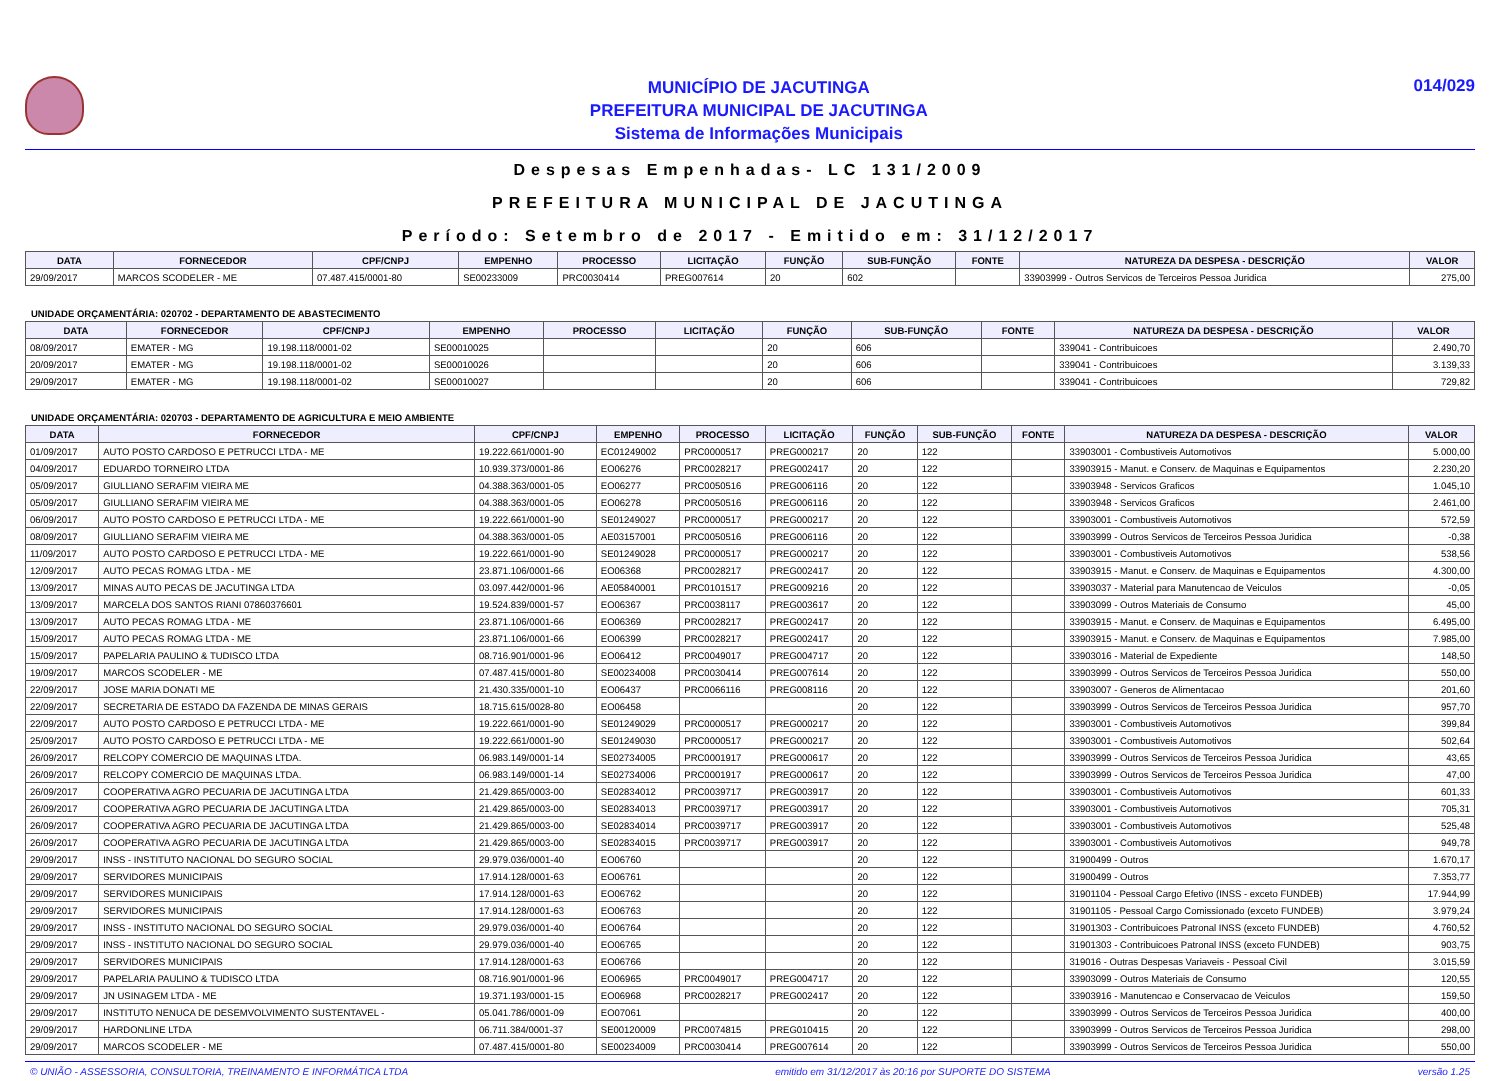MUNICÍPIO DE JACUTINGA
PREFEITURA MUNICIPAL DE JACUTINGA
Sistema de Informações Municipais
014/029
Despesas Empenhadas- LC 131/2009
PREFEITURA MUNICIPAL DE JACUTINGA
Período: Setembro de 2017 - Emitido em: 31/12/2017
| DATA | FORNECEDOR | CPF/CNPJ | EMPENHO | PROCESSO | LICITAÇÃO | FUNÇÃO | SUB-FUNÇÃO | FONTE | NATUREZA DA DESPESA - DESCRIÇÃO | VALOR |
| --- | --- | --- | --- | --- | --- | --- | --- | --- | --- | --- |
| 29/09/2017 | MARCOS SCODELER - ME | 07.487.415/0001-80 | SE00233009 | PRC0030414 | PREG007614 | 20 | 602 | | 33903999 - Outros Servicos de Terceiros Pessoa Juridica | 275,00 |
UNIDADE ORÇAMENTÁRIA: 020702 - DEPARTAMENTO DE ABASTECIMENTO
| DATA | FORNECEDOR | CPF/CNPJ | EMPENHO | PROCESSO | LICITAÇÃO | FUNÇÃO | SUB-FUNÇÃO | FONTE | NATUREZA DA DESPESA - DESCRIÇÃO | VALOR |
| --- | --- | --- | --- | --- | --- | --- | --- | --- | --- | --- |
| 08/09/2017 | EMATER - MG | 19.198.118/0001-02 | SE00010025 | | | 20 | 606 | | 339041 - Contribuicoes | 2.490,70 |
| 20/09/2017 | EMATER - MG | 19.198.118/0001-02 | SE00010026 | | | 20 | 606 | | 339041 - Contribuicoes | 3.139,33 |
| 29/09/2017 | EMATER - MG | 19.198.118/0001-02 | SE00010027 | | | 20 | 606 | | 339041 - Contribuicoes | 729,82 |
UNIDADE ORÇAMENTÁRIA: 020703 - DEPARTAMENTO DE AGRICULTURA E MEIO AMBIENTE
| DATA | FORNECEDOR | CPF/CNPJ | EMPENHO | PROCESSO | LICITAÇÃO | FUNÇÃO | SUB-FUNÇÃO | FONTE | NATUREZA DA DESPESA - DESCRIÇÃO | VALOR |
| --- | --- | --- | --- | --- | --- | --- | --- | --- | --- | --- |
| 01/09/2017 | AUTO POSTO CARDOSO E PETRUCCI LTDA - ME | 19.222.661/0001-90 | EC01249002 | PRC0000517 | PREG000217 | 20 | 122 | | 33903001 - Combustiveis Automotivos | 5.000,00 |
| 04/09/2017 | EDUARDO TORNEIRO LTDA | 10.939.373/0001-86 | EO06276 | PRC0028217 | PREG002417 | 20 | 122 | | 33903915 - Manut. e Conserv. de Maquinas e Equipamentos | 2.230,20 |
| 05/09/2017 | GIULLIANO SERAFIM VIEIRA ME | 04.388.363/0001-05 | EO06277 | PRC0050516 | PREG006116 | 20 | 122 | | 33903948 - Servicos Graficos | 1.045,10 |
| 05/09/2017 | GIULLIANO SERAFIM VIEIRA ME | 04.388.363/0001-05 | EO06278 | PRC0050516 | PREG006116 | 20 | 122 | | 33903948 - Servicos Graficos | 2.461,00 |
| 06/09/2017 | AUTO POSTO CARDOSO E PETRUCCI LTDA - ME | 19.222.661/0001-90 | SE01249027 | PRC0000517 | PREG000217 | 20 | 122 | | 33903001 - Combustiveis Automotivos | 572,59 |
| 08/09/2017 | GIULLIANO SERAFIM VIEIRA ME | 04.388.363/0001-05 | AE03157001 | PRC0050516 | PREG006116 | 20 | 122 | | 33903999 - Outros Servicos de Terceiros Pessoa Juridica | -0,38 |
| 11/09/2017 | AUTO POSTO CARDOSO E PETRUCCI LTDA - ME | 19.222.661/0001-90 | SE01249028 | PRC0000517 | PREG000217 | 20 | 122 | | 33903001 - Combustiveis Automotivos | 538,56 |
| 12/09/2017 | AUTO PECAS ROMAG LTDA - ME | 23.871.106/0001-66 | EO06368 | PRC0028217 | PREG002417 | 20 | 122 | | 33903915 - Manut. e Conserv. de Maquinas e Equipamentos | 4.300,00 |
| 13/09/2017 | MINAS AUTO PECAS DE JACUTINGA LTDA | 03.097.442/0001-96 | AE05840001 | PRC0101517 | PREG009216 | 20 | 122 | | 33903037 - Material para Manutencao de Veiculos | -0,05 |
| 13/09/2017 | MARCELA DOS SANTOS RIANI 07860376601 | 19.524.839/0001-57 | EO06367 | PRC0038117 | PREG003617 | 20 | 122 | | 33903099 - Outros Materiais de Consumo | 45,00 |
| 13/09/2017 | AUTO PECAS ROMAG LTDA - ME | 23.871.106/0001-66 | EO06369 | PRC0028217 | PREG002417 | 20 | 122 | | 33903915 - Manut. e Conserv. de Maquinas e Equipamentos | 6.495,00 |
| 15/09/2017 | AUTO PECAS ROMAG LTDA - ME | 23.871.106/0001-66 | EO06399 | PRC0028217 | PREG002417 | 20 | 122 | | 33903915 - Manut. e Conserv. de Maquinas e Equipamentos | 7.985,00 |
| 15/09/2017 | PAPELARIA PAULINO & TUDISCO LTDA | 08.716.901/0001-96 | EO06412 | PRC0049017 | PREG004717 | 20 | 122 | | 33903016 - Material de Expediente | 148,50 |
| 19/09/2017 | MARCOS SCODELER - ME | 07.487.415/0001-80 | SE00234008 | PRC0030414 | PREG007614 | 20 | 122 | | 33903999 - Outros Servicos de Terceiros Pessoa Juridica | 550,00 |
| 22/09/2017 | JOSE MARIA DONATI ME | 21.430.335/0001-10 | EO06437 | PRC0066116 | PREG008116 | 20 | 122 | | 33903007 - Generos de Alimentacao | 201,60 |
| 22/09/2017 | SECRETARIA DE ESTADO DA FAZENDA DE MINAS GERAIS | 18.715.615/0028-80 | EO06458 | | | 20 | 122 | | 33903999 - Outros Servicos de Terceiros Pessoa Juridica | 957,70 |
| 22/09/2017 | AUTO POSTO CARDOSO E PETRUCCI LTDA - ME | 19.222.661/0001-90 | SE01249029 | PRC0000517 | PREG000217 | 20 | 122 | | 33903001 - Combustiveis Automotivos | 399,84 |
| 25/09/2017 | AUTO POSTO CARDOSO E PETRUCCI LTDA - ME | 19.222.661/0001-90 | SE01249030 | PRC0000517 | PREG000217 | 20 | 122 | | 33903001 - Combustiveis Automotivos | 502,64 |
| 26/09/2017 | RELCOPY COMERCIO DE MAQUINAS LTDA. | 06.983.149/0001-14 | SE02734005 | PRC0001917 | PREG000617 | 20 | 122 | | 33903999 - Outros Servicos de Terceiros Pessoa Juridica | 43,65 |
| 26/09/2017 | RELCOPY COMERCIO DE MAQUINAS LTDA. | 06.983.149/0001-14 | SE02734006 | PRC0001917 | PREG000617 | 20 | 122 | | 33903999 - Outros Servicos de Terceiros Pessoa Juridica | 47,00 |
| 26/09/2017 | COOPERATIVA AGRO PECUARIA DE JACUTINGA LTDA | 21.429.865/0003-00 | SE02834012 | PRC0039717 | PREG003917 | 20 | 122 | | 33903001 - Combustiveis Automotivos | 601,33 |
| 26/09/2017 | COOPERATIVA AGRO PECUARIA DE JACUTINGA LTDA | 21.429.865/0003-00 | SE02834013 | PRC0039717 | PREG003917 | 20 | 122 | | 33903001 - Combustiveis Automotivos | 705,31 |
| 26/09/2017 | COOPERATIVA AGRO PECUARIA DE JACUTINGA LTDA | 21.429.865/0003-00 | SE02834014 | PRC0039717 | PREG003917 | 20 | 122 | | 33903001 - Combustiveis Automotivos | 525,48 |
| 26/09/2017 | COOPERATIVA AGRO PECUARIA DE JACUTINGA LTDA | 21.429.865/0003-00 | SE02834015 | PRC0039717 | PREG003917 | 20 | 122 | | 33903001 - Combustiveis Automotivos | 949,78 |
| 29/09/2017 | INSS - INSTITUTO NACIONAL DO SEGURO SOCIAL | 29.979.036/0001-40 | EO06760 | | | 20 | 122 | | 31900499 - Outros | 1.670,17 |
| 29/09/2017 | SERVIDORES MUNICIPAIS | 17.914.128/0001-63 | EO06761 | | | 20 | 122 | | 31900499 - Outros | 7.353,77 |
| 29/09/2017 | SERVIDORES MUNICIPAIS | 17.914.128/0001-63 | EO06762 | | | 20 | 122 | | 31901104 - Pessoal Cargo Efetivo (INSS - exceto FUNDEB) | 17.944,99 |
| 29/09/2017 | SERVIDORES MUNICIPAIS | 17.914.128/0001-63 | EO06763 | | | 20 | 122 | | 31901105 - Pessoal Cargo Comissionado (exceto FUNDEB) | 3.979,24 |
| 29/09/2017 | INSS - INSTITUTO NACIONAL DO SEGURO SOCIAL | 29.979.036/0001-40 | EO06764 | | | 20 | 122 | | 31901303 - Contribuicoes Patronal INSS (exceto FUNDEB) | 4.760,52 |
| 29/09/2017 | INSS - INSTITUTO NACIONAL DO SEGURO SOCIAL | 29.979.036/0001-40 | EO06765 | | | 20 | 122 | | 31901303 - Contribuicoes Patronal INSS (exceto FUNDEB) | 903,75 |
| 29/09/2017 | SERVIDORES MUNICIPAIS | 17.914.128/0001-63 | EO06766 | | | 20 | 122 | | 319016 - Outras Despesas Variaveis - Pessoal Civil | 3.015,59 |
| 29/09/2017 | PAPELARIA PAULINO & TUDISCO LTDA | 08.716.901/0001-96 | EO06965 | PRC0049017 | PREG004717 | 20 | 122 | | 33903099 - Outros Materiais de Consumo | 120,55 |
| 29/09/2017 | JN USINAGEM LTDA - ME | 19.371.193/0001-15 | EO06968 | PRC0028217 | PREG002417 | 20 | 122 | | 33903916 - Manutencao e Conservacao de Veiculos | 159,50 |
| 29/09/2017 | INSTITUTO NENUCA DE DESEMVOLVIMENTO SUSTENTAVEL - | 05.041.786/0001-09 | EO07061 | | | 20 | 122 | | 33903999 - Outros Servicos de Terceiros Pessoa Juridica | 400,00 |
| 29/09/2017 | HARDONLINE LTDA | 06.711.384/0001-37 | SE00120009 | PRC0074815 | PREG010415 | 20 | 122 | | 33903999 - Outros Servicos de Terceiros Pessoa Juridica | 298,00 |
| 29/09/2017 | MARCOS SCODELER - ME | 07.487.415/0001-80 | SE00234009 | PRC0030414 | PREG007614 | 20 | 122 | | 33903999 - Outros Servicos de Terceiros Pessoa Juridica | 550,00 |
© UNIÃO - ASSESSORIA, CONSULTORIA, TREINAMENTO E INFORMÁTICA LTDA emitido em 31/12/2017 às 20:16 por SUPORTE DO SISTEMA versão 1.25